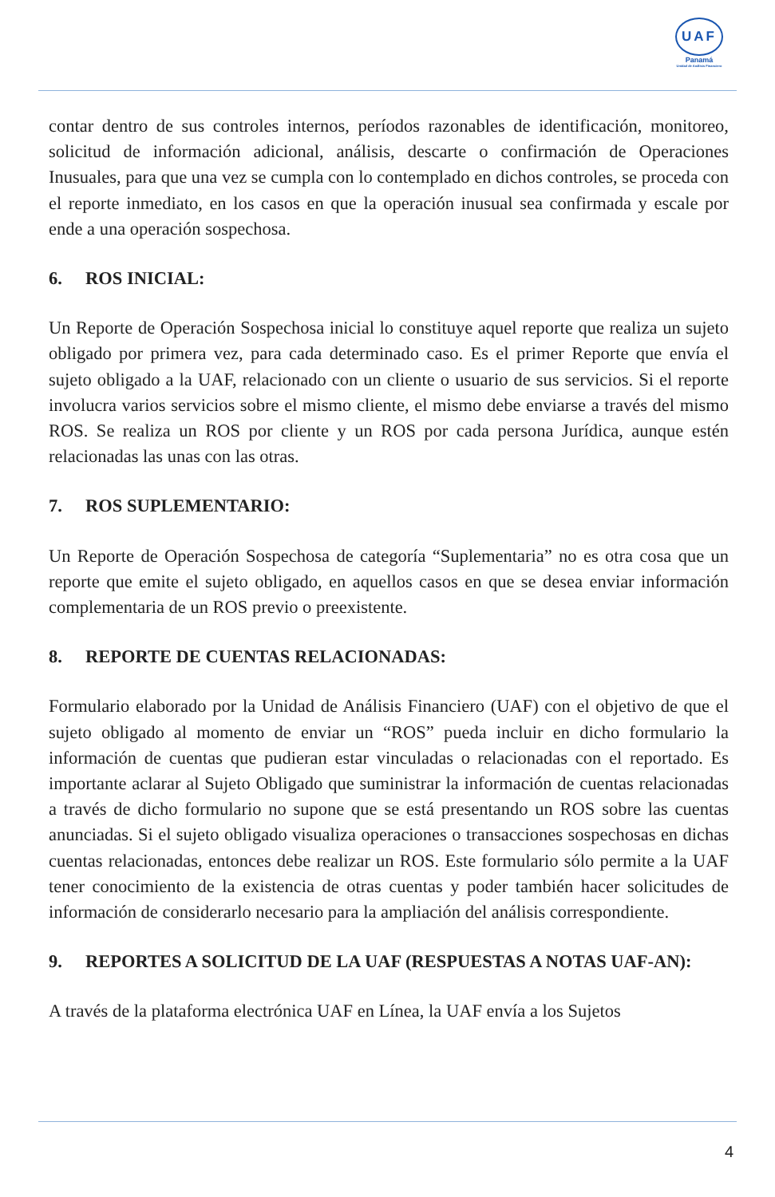UAF
Panamá
Unidad de Análisis Financiero
contar dentro de sus controles internos, períodos razonables de identificación, monitoreo, solicitud de información adicional, análisis, descarte o confirmación de Operaciones Inusuales, para que una vez se cumpla con lo contemplado en dichos controles, se proceda con el reporte inmediato, en los casos en que la operación inusual sea confirmada y escale por ende a una operación sospechosa.
6. ROS INICIAL:
Un Reporte de Operación Sospechosa inicial lo constituye aquel reporte que realiza un sujeto obligado por primera vez, para cada determinado caso. Es el primer Reporte que envía el sujeto obligado a la UAF, relacionado con un cliente o usuario de sus servicios. Si el reporte involucra varios servicios sobre el mismo cliente, el mismo debe enviarse a través del mismo ROS. Se realiza un ROS por cliente y un ROS por cada persona Jurídica, aunque estén relacionadas las unas con las otras.
7. ROS SUPLEMENTARIO:
Un Reporte de Operación Sospechosa de categoría “Suplementaria” no es otra cosa que un reporte que emite el sujeto obligado, en aquellos casos en que se desea enviar información complementaria de un ROS previo o preexistente.
8. REPORTE DE CUENTAS RELACIONADAS:
Formulario elaborado por la Unidad de Análisis Financiero (UAF) con el objetivo de que el sujeto obligado al momento de enviar un “ROS” pueda incluir en dicho formulario la información de cuentas que pudieran estar vinculadas o relacionadas con el reportado. Es importante aclarar al Sujeto Obligado que suministrar la información de cuentas relacionadas a través de dicho formulario no supone que se está presentando un ROS sobre las cuentas anunciadas. Si el sujeto obligado visualiza operaciones o transacciones sospechosas en dichas cuentas relacionadas, entonces debe realizar un ROS. Este formulario sólo permite a la UAF tener conocimiento de la existencia de otras cuentas y poder también hacer solicitudes de información de considerarlo necesario para la ampliación del análisis correspondiente.
9. REPORTES A SOLICITUD DE LA UAF (RESPUESTAS A NOTAS UAF-AN):
A través de la plataforma electrónica UAF en Línea, la UAF envía a los Sujetos
4